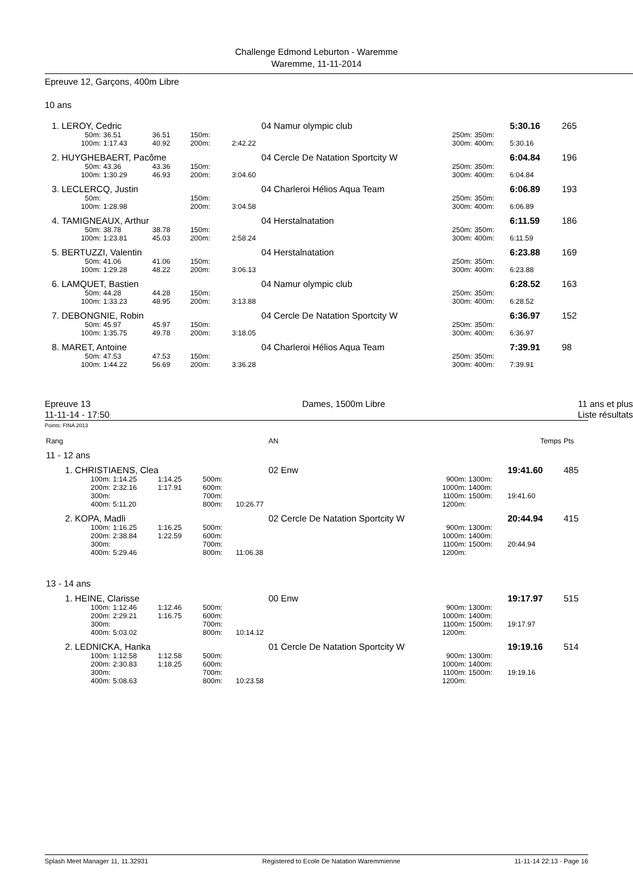Challenge Edmond Leburton - Waremme
Waremme, 11-11-2014
Epreuve 12, Garçons, 400m Libre
10 ans
| 1. | LEROY, Cedric | | | | 04 | Namur olympic club | | | 5:30.16 | 265 |
| | 50m: | 36.51 | 36.51 | 150m: | | | 250m: | 350m: | | |
| | 100m: | 1:17.43 | 40.92 | 200m: | 2:42.22 | | 300m: | 400m: | 5:30.16 | |
| 2. | HUYGHEBAERT, Pacôme | | | | 04 | Cercle De Natation Sportcity W | | | 6:04.84 | 196 |
| | 50m: | 43.36 | 43.36 | 150m: | | | 250m: | 350m: | | |
| | 100m: | 1:30.29 | 46.93 | 200m: | 3:04.60 | | 300m: | 400m: | 6:04.84 | |
| 3. | LECLERCQ, Justin | | | | 04 | Charleroi Hélios Aqua Team | | | 6:06.89 | 193 |
| | 50m: | | | 150m: | | | 250m: | 350m: | | |
| | 100m: | 1:28.98 | | 200m: | 3:04.58 | | 300m: | 400m: | 6:06.89 | |
| 4. | TAMIGNEAUX, Arthur | | | | 04 | Herstalnatation | | | 6:11.59 | 186 |
| | 50m: | 38.78 | 38.78 | 150m: | | | 250m: | 350m: | | |
| | 100m: | 1:23.81 | 45.03 | 200m: | 2:58.24 | | 300m: | 400m: | 6:11.59 | |
| 5. | BERTUZZI, Valentin | | | | 04 | Herstalnatation | | | 6:23.88 | 169 |
| | 50m: | 41.06 | 41.06 | 150m: | | | 250m: | 350m: | | |
| | 100m: | 1:29.28 | 48.22 | 200m: | 3:06.13 | | 300m: | 400m: | 6:23.88 | |
| 6. | LAMQUET, Bastien | | | | 04 | Namur olympic club | | | 6:28.52 | 163 |
| | 50m: | 44.28 | 44.28 | 150m: | | | 250m: | 350m: | | |
| | 100m: | 1:33.23 | 48.95 | 200m: | 3:13.88 | | 300m: | 400m: | 6:28.52 | |
| 7. | DEBONGNIE, Robin | | | | 04 | Cercle De Natation Sportcity W | | | 6:36.97 | 152 |
| | 50m: | 45.97 | 45.97 | 150m: | | | 250m: | 350m: | | |
| | 100m: | 1:35.75 | 49.78 | 200m: | 3:18.05 | | 300m: | 400m: | 6:36.97 | |
| 8. | MARET, Antoine | | | | 04 | Charleroi Hélios Aqua Team | | | 7:39.91 | 98 |
| | 50m: | 47.53 | 47.53 | 150m: | | | 250m: | 350m: | | |
| | 100m: | 1:44.22 | 56.69 | 200m: | 3:36.28 | | 300m: | 400m: | 7:39.91 | |
Epreuve 13
11-11-14 - 17:50
Dames, 1500m Libre 11 ans et plus
Liste résultats
Points: FINA 2013
| Rang | | | | | AN | | | | Temps | Pts |
| 11 - 12 ans | | | | | | | | | | |
| 1. | CHRISTIAENS, Clea | | | | 02 | Enw | | | 19:41.60 | 485 |
| | 100m: | 1:14.25 | 1:14.25 | 500m: | | | 900m: | 1300m: | | |
| | 200m: | 2:32.16 | 1:17.91 | 600m: | | | 1000m: | 1400m: | | |
| | 300m: | | | 700m: | | | 1100m: | 1500m: | 19:41.60 | |
| | 400m: | 5:11.20 | | 800m: | 10:26.77 | | 1200m: | | | |
| 2. | KOPA, Madli | | | | 02 | Cercle De Natation Sportcity W | | | 20:44.94 | 415 |
| | 100m: | 1:16.25 | 1:16.25 | 500m: | | | 900m: | 1300m: | | |
| | 200m: | 2:38.84 | 1:22.59 | 600m: | | | 1000m: | 1400m: | | |
| | 300m: | | | 700m: | | | 1100m: | 1500m: | 20:44.94 | |
| | 400m: | 5:29.46 | | 800m: | 11:06.38 | | 1200m: | | | |
| 13 - 14 ans | | | | | | | | | | |
| 1. | HEINE, Clarisse | | | | 00 | Enw | | | 19:17.97 | 515 |
| | 100m: | 1:12.46 | 1:12.46 | 500m: | | | 900m: | 1300m: | | |
| | 200m: | 2:29.21 | 1:16.75 | 600m: | | | 1000m: | 1400m: | | |
| | 300m: | | | 700m: | | | 1100m: | 1500m: | 19:17.97 | |
| | 400m: | 5:03.02 | | 800m: | 10:14.12 | | 1200m: | | | |
| 2. | LEDNICKA, Hanka | | | | 01 | Cercle De Natation Sportcity W | | | 19:19.16 | 514 |
| | 100m: | 1:12.58 | 1:12.58 | 500m: | | | 900m: | 1300m: | | |
| | 200m: | 2:30.83 | 1:18.25 | 600m: | | | 1000m: | 1400m: | | |
| | 300m: | | | 700m: | | | 1100m: | 1500m: | 19:19.16 | |
| | 400m: | 5:08.63 | | 800m: | 10:23.58 | | 1200m: | | | |
Splash Meet Manager 11, 11.32931 Registered to Ecole De Natation Waremmienne 11-11-14 22:13 - Page 16